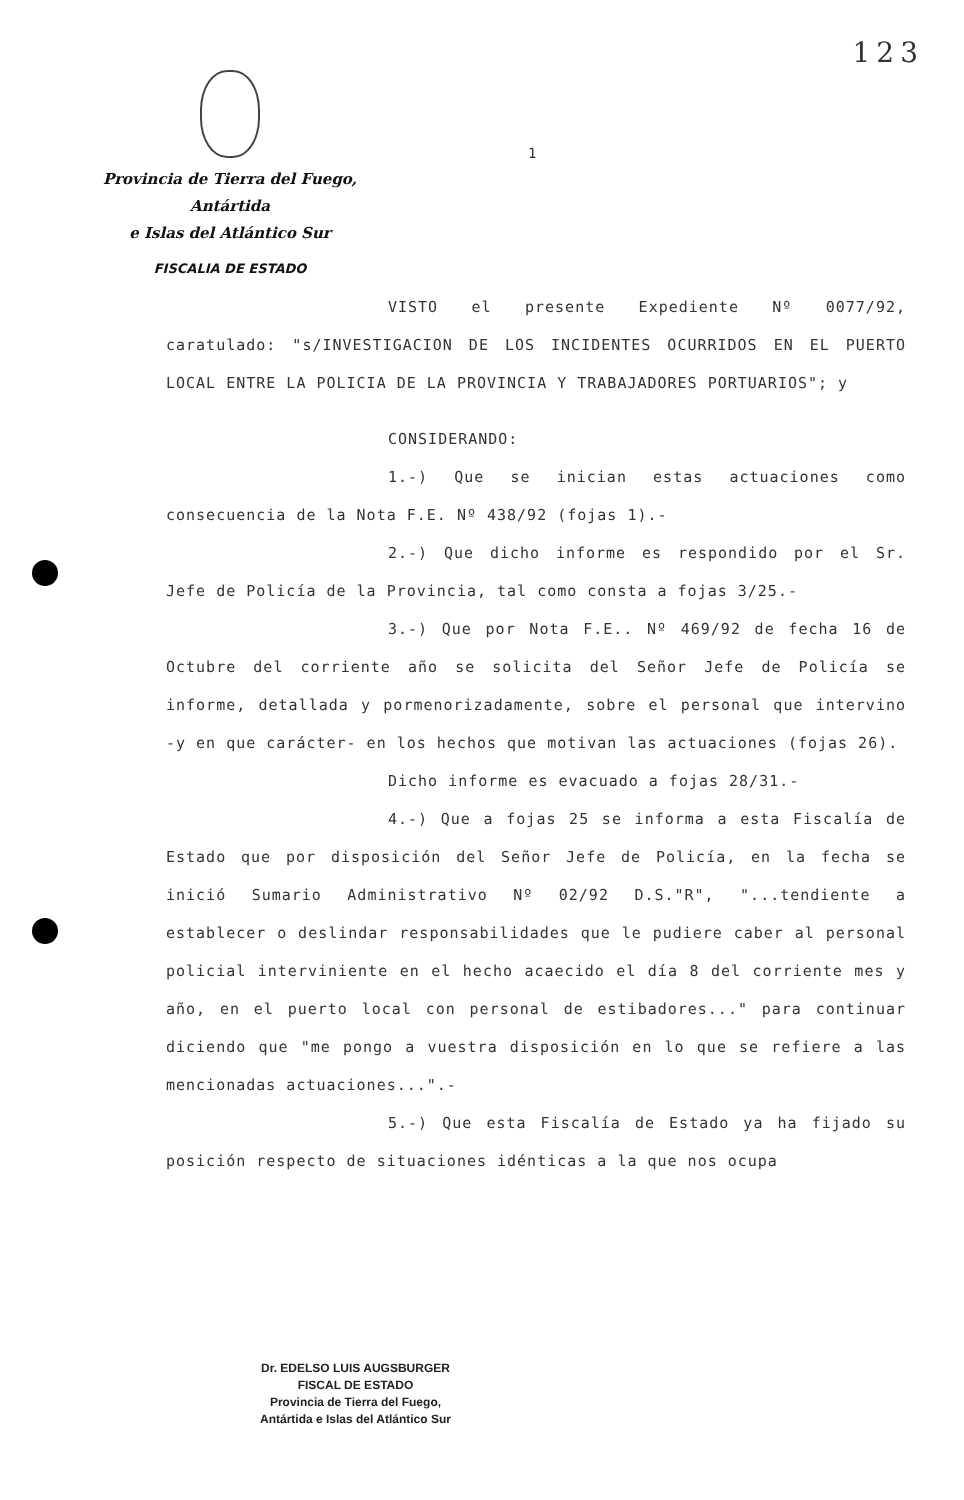123
Provincia de Tierra del Fuego, Antártida
e Islas del Atlántico Sur
FISCALIA DE ESTADO
1
VISTO el presente Expediente Nº 0077/92, caratulado: "s/INVESTIGACION DE LOS INCIDENTES OCURRIDOS EN EL PUERTO LOCAL ENTRE LA POLICIA DE LA PROVINCIA Y TRABAJADORES PORTUARIOS"; y
CONSIDERANDO:
1.-) Que se inician estas actuaciones como consecuencia de la Nota F.E. Nº 438/92 (fojas 1).-
2.-) Que dicho informe es respondido por el Sr. Jefe de Policía de la Provincia, tal como consta a fojas 3/25.-
3.-) Que por Nota F.E.. Nº 469/92 de fecha 16 de Octubre del corriente año se solicita del Señor Jefe de Policía se informe, detallada y pormenorizadamente, sobre el personal que intervino -y en que carácter- en los hechos que motivan las actuaciones (fojas 26).
Dicho informe es evacuado a fojas 28/31.-
4.-) Que a fojas 25 se informa a esta Fiscalía de Estado que por disposición del Señor Jefe de Policía, en la fecha se inició Sumario Administrativo Nº 02/92 D.S."R", "...tendiente a establecer o deslindar responsabilidades que le pudiere caber al personal policial interviniente en el hecho acaecido el día 8 del corriente mes y año, en el puerto local con personal de estibadores..." para continuar diciendo que "me pongo a vuestra disposición en lo que se refiere a las mencionadas actuaciones...".-
5.-) Que esta Fiscalía de Estado ya ha fijado su posición respecto de situaciones idénticas a la que nos ocupa
Dr. EDELSO LUIS AUGSBURGER
FISCAL DE ESTADO
Provincia de Tierra del Fuego,
Antártida e Islas del Atlántico Sur